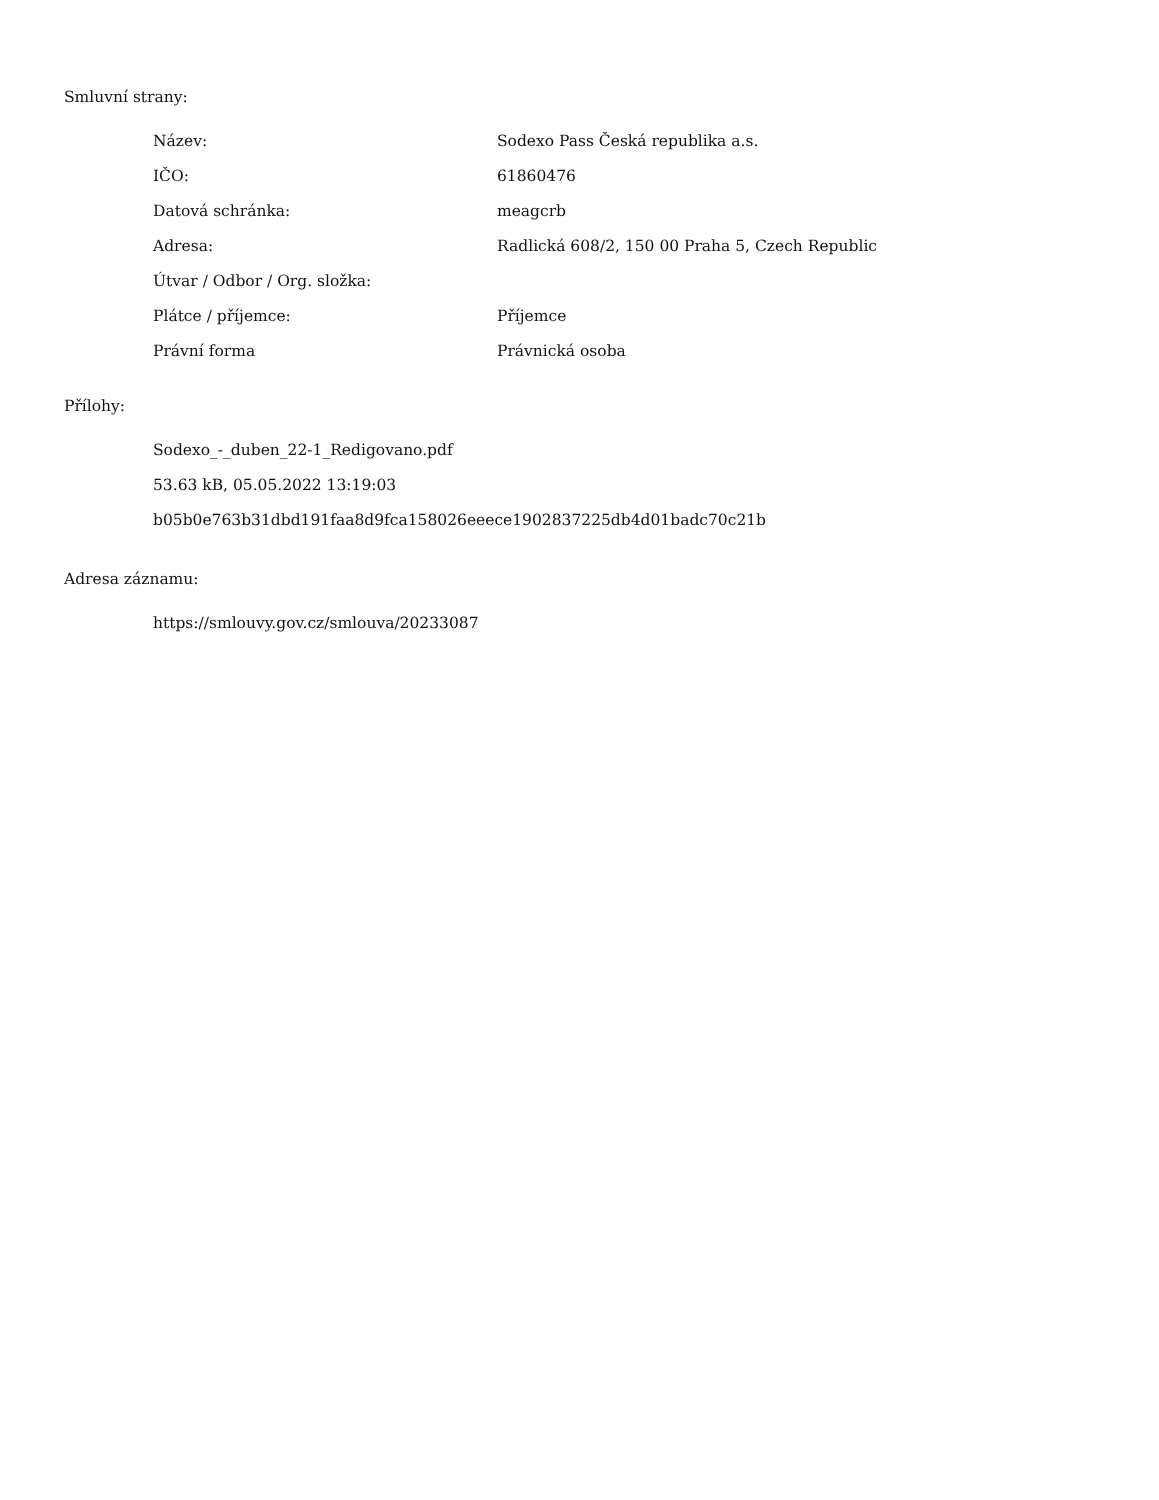Smluvní strany:
| Název: | Sodexo Pass Česká republika a.s. |
| IČO: | 61860476 |
| Datová schránka: | meagcrb |
| Adresa: | Radlická 608/2, 150 00 Praha 5, Czech Republic |
| Útvar / Odbor / Org. složka: | |
| Plátce / příjemce: | Příjemce |
| Právní forma | Právnická osoba |
Přílohy:
Sodexo_-_duben_22-1_Redigovano.pdf
53.63 kB, 05.05.2022 13:19:03
b05b0e763b31dbd191faa8d9fca158026eeece1902837225db4d01badc70c21b
Adresa záznamu:
https://smlouvy.gov.cz/smlouva/20233087